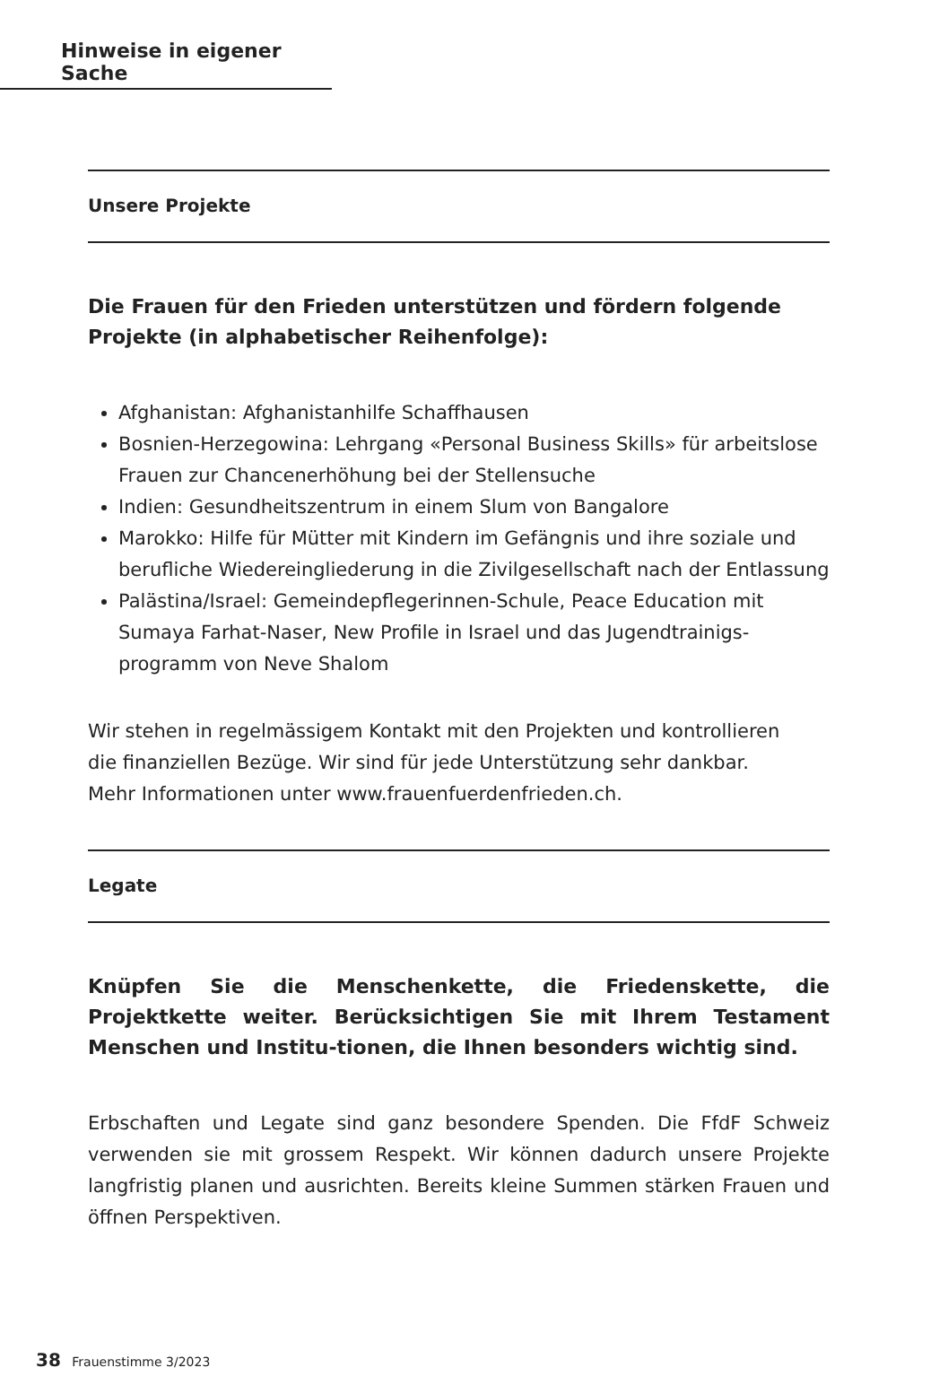Hinweise in eigener Sache
Unsere Projekte
Die Frauen für den Frieden unterstützen und fördern folgende Projekte (in alphabetischer Reihenfolge):
Afghanistan: Afghanistanhilfe Schaffhausen
Bosnien-Herzegowina: Lehrgang «Personal Business Skills» für arbeitslose Frauen zur Chancenerhöhung bei der Stellensuche
Indien: Gesundheitszentrum in einem Slum von Bangalore
Marokko: Hilfe für Mütter mit Kindern im Gefängnis und ihre soziale und berufliche Wiedereingliederung in die Zivilgesellschaft nach der Entlassung
Palästina/Israel: Gemeindepflegerinnen-Schule, Peace Education mit Sumaya Farhat-Naser, New Profile in Israel und das Jugendtrainigs-programm von Neve Shalom
Wir stehen in regelmässigem Kontakt mit den Projekten und kontrollieren
die finanziellen Bezüge. Wir sind für jede Unterstützung sehr dankbar.
Mehr Informationen unter www.frauenfuerdenfrieden.ch.
Legate
Knüpfen Sie die Menschenkette, die Friedenskette, die Projektkette weiter. Berücksichtigen Sie mit Ihrem Testament Menschen und Institu-tionen, die Ihnen besonders wichtig sind.
Erbschaften und Legate sind ganz besondere Spenden. Die FfdF Schweiz verwenden sie mit grossem Respekt. Wir können dadurch unsere Projekte langfristig planen und ausrichten. Bereits kleine Summen stärken Frauen und öffnen Perspektiven.
38 Frauenstimme 3/2023